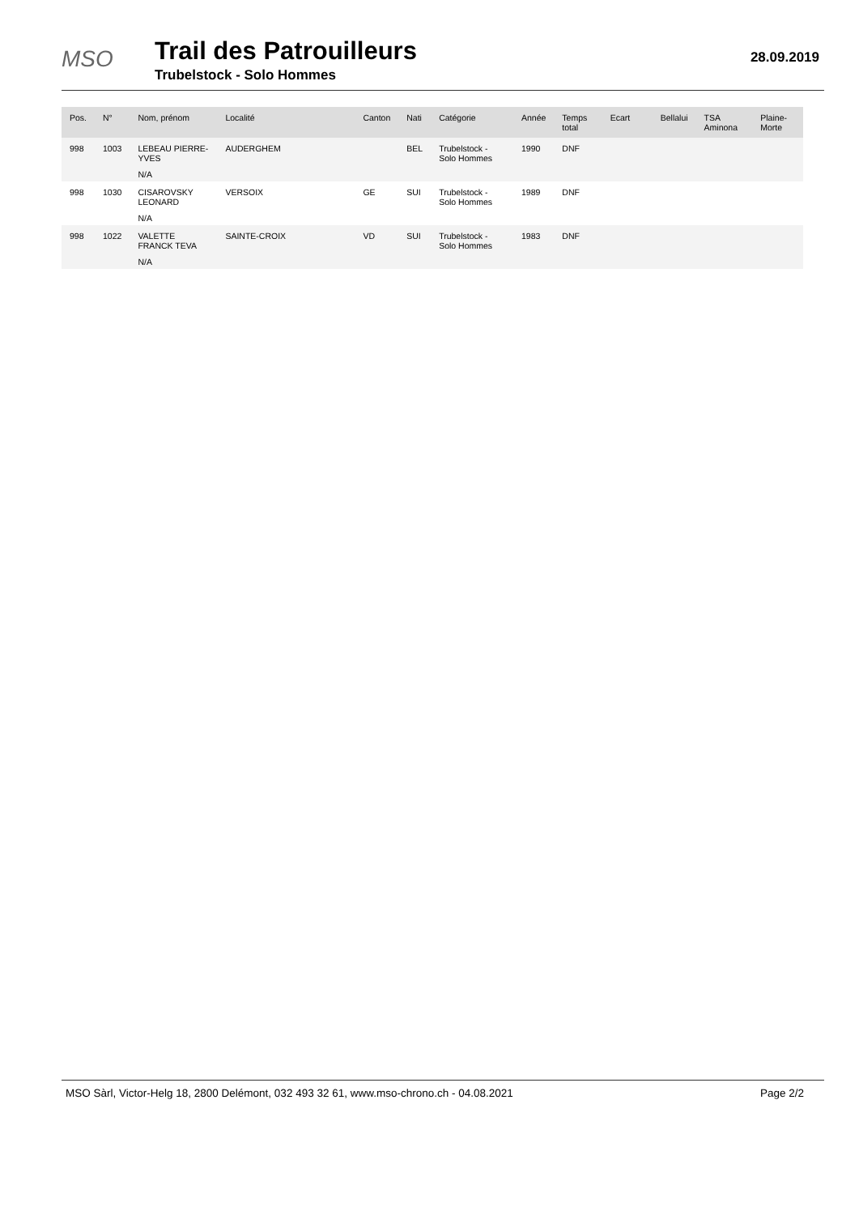MSO
Trail des Patrouilleurs
Trubelstock - Solo Hommes
28.09.2019
| Pos. | N° | Nom, prénom | Localité | Canton | Nati | Catégorie | Année | Temps total | Ecart | Bellalui | TSA Aminona | Plaine-Morte |
| --- | --- | --- | --- | --- | --- | --- | --- | --- | --- | --- | --- | --- |
| 998 | 1003 | LEBEAU PIERRE-YVES | AUDERGHEM | | BEL | Trubelstock - Solo Hommes | 1990 | DNF | | | | |
| | | N/A | | | | | | | | | | |
| 998 | 1030 | CISAROVSKY LEONARD | VERSOIX | GE | SUI | Trubelstock - Solo Hommes | 1989 | DNF | | | | |
| | | N/A | | | | | | | | | | |
| 998 | 1022 | VALETTE FRANCK TEVA | SAINTE-CROIX | VD | SUI | Trubelstock - Solo Hommes | 1983 | DNF | | | | |
| | | N/A | | | | | | | | | | |
MSO Sàrl, Victor-Helg 18, 2800 Delémont, 032 493 32 61, www.mso-chrono.ch - 04.08.2021 Page 2/2